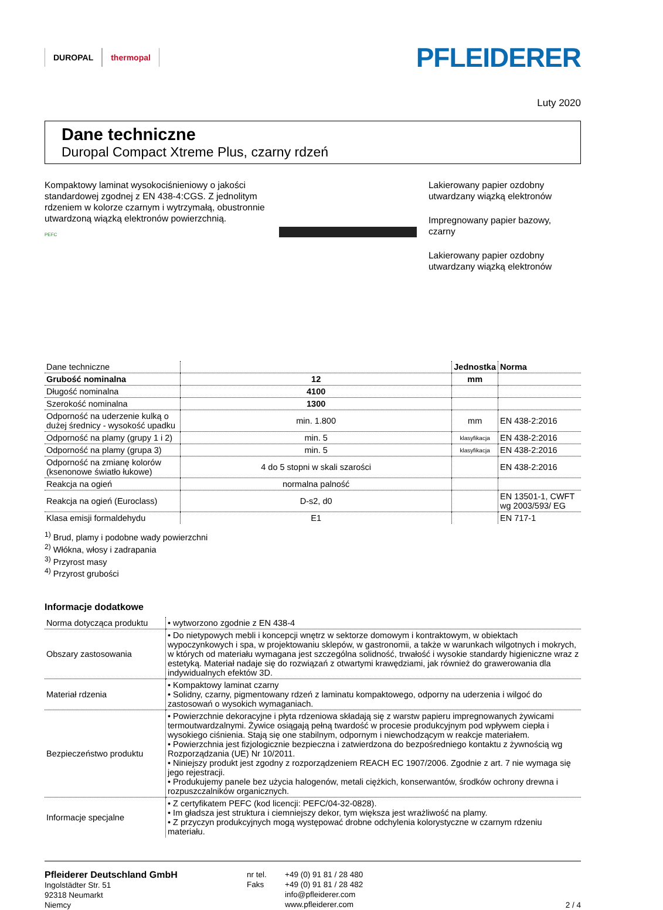DUROPAL thermopal
PFLEIDERER
Luty 2020
Dane techniczne
Duropal Compact Xtreme Plus, czarny rdzeń
Kompaktowy laminat wysokociśnieniowy o jakości standardowej zgodnej z EN 438-4:CGS. Z jednolitym rdzeniem w kolorze czarnym i wytrzymałą, obustronnie utwardzoną wiązką elektronów powierzchnią.
PEFC
Lakierowany papier ozdobny
utwardzany wiązką elektronów
Impregnowany papier bazowy,
czarny
Lakierowany papier ozdobny
utwardzany wiązką elektronów
| Dane techniczne | | Jednostka | Norma |
| --- | --- | --- | --- |
| Grubość nominalna | 12 | mm | |
| Długość nominalna | 4100 | | |
| Szerokość nominalna | 1300 | | |
| Odporność na uderzenie kulką o dużej średnicy - wysokość upadku | min. 1.800 | mm | EN 438-2:2016 |
| Odporność na plamy (grupy 1 i 2) | min. 5 | klasyfikacja | EN 438-2:2016 |
| Odporność na plamy (grupa 3) | min. 5 | klasyfikacja | EN 438-2:2016 |
| Odporność na zmianę kolorów (ksenonowe światło łukowe) | 4 do 5 stopni w skali szarości | | EN 438-2:2016 |
| Reakcja na ogień | normalna palność | | |
| Reakcja na ogień (Euroclass) | D-s2, d0 | | EN 13501-1, CWFT wg 2003/593/ EG |
| Klasa emisji formaldehydu | E1 | | EN 717-1 |
<sup>1)</sup> Brud, plamy i podobne wady powierzchni
<sup>2)</sup> Włókna, włosy i zadrapania
<sup>3)</sup> Przyrost masy
<sup>4)</sup> Przyrost grubości
Informacje dodatkowe
| Norma dotycząca produktu | • wytworzono zgodnie z EN 438-4 |
| Obszary zastosowania | • Do nietypowych mebli i koncepcji wnętrz w sektorze domowym i kontraktowym, w obiektach wypoczynkowych i spa, w projektowaniu sklepów, w gastronomii, a także w warunkach wilgotnych i mokrych, w których od materiału wymagana jest szczególna solidność, trwałość i wysokie standardy higieniczne wraz z estetyką. Materiał nadaje się do rozwiązań z otwartymi krawędziami, jak również do grawerowania dla indywidualnych efektów 3D. |
| Materiał rdzenia | • Kompaktowy laminat czarny • Solidny, czarny, pigmentowany rdzeń z laminatu kompaktowego, odporny na uderzenia i wilgoć do zastosowań o wysokich wymaganiach. |
| Bezpieczeństwo produktu | • Powierzchnie dekoracyjne i płyta rdzeniowa składają się z warstw papieru impregnowanych żywicami termoutwardzalnymi. Żywice osiągają pełną twardość w procesie produkcyjnym pod wpływem ciepła i wysokiego ciśnienia. Stają się one stabilnym, odpornym i niewchodzącym w reakcje materiałem. • Powierzchnia jest fizjologicznie bezpieczna i zatwierdzona do bezpośredniego kontaktu z żywnością wg Rozporządzania (UE) Nr 10/2011. • Niniejszy produkt jest zgodny z rozporządzeniem REACH EC 1907/2006. Zgodnie z art. 7 nie wymaga się jego rejestracji. • Produkujemy panele bez użycia halogenów, metali ciężkich, konserwantów, środków ochrony drewna i rozpuszczalników organicznych. |
| Informacje specjalne | • Z certyfikatem PEFC (kod licencji: PEFC/04-32-0828). • Im gładsza jest struktura i ciemniejszy dekor, tym większa jest wrażliwość na plamy. • Z przyczyn produkcyjnych mogą występować drobne odchylenia kolorystyczne w czarnym rdzeniu materiału. |
Pfleiderer Deutschland GmbH
Ingolstädter Str. 51
92318 Neumarkt
Niemcy
nr tel.
Faks
+49 (0) 91 81 / 28 480
+49 (0) 91 81 / 28 482
info@pfleiderer.com
www.pfleiderer.com
2 / 4